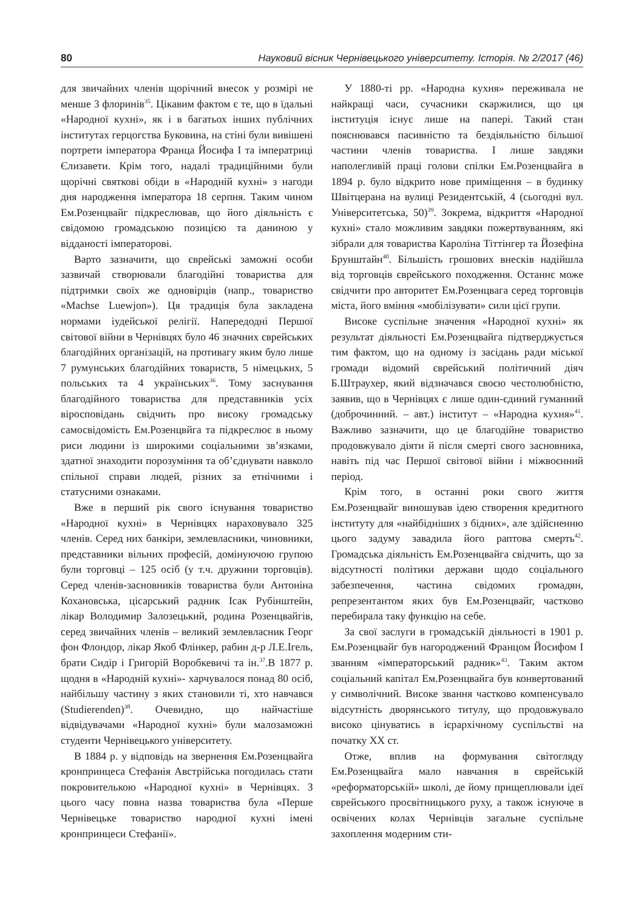80 Науковий вісник Чернівецького університету. Історія. № 2/2017 (46)
для звичайних членів щорічний внесок у розмірі не менше 3 флоринів<sup>35</sup>. Цікавим фактом є те, що в їдальні «Народної кухні», як і в багатьох інших публічних інститутах герцогства Буковина, на стіні були вивішені портрети імператора Франца Йосифа І та імператриці Єлизавети. Крім того, надалі традиційними були щорічні святкові обіди в «Народній кухні» з нагоди дня народження імператора 18 серпня. Таким чином Ем.Розенцвайг підкреслював, що його діяльність є свідомою громадською позицією та даниною у відданості імператорові.
Варто зазначити, що єврейські заможні особи зазвичай створювали благодійні товариства для підтримки своїх же одновірців (напр., товариство «Machse Luewjon»). Ця традиція була закладена нормами іудейської релігії. Напередодні Першої світової війни в Чернівцях було 46 значних єврейських благодійних організацій, на противагу яким було лише 7 румунських благодійних товариств, 5 німецьких, 5 польських та 4 українських<sup>36</sup>. Тому заснування благодійного товариства для представників усіх віросповідань свідчить про високу громадську самосвідомість Ем.Розенцвйга та підкреслює в ньому риси людини із широкими соціальними зв’язками, здатної знаходити порозуміння та об’єднувати навколо спільної справи людей, різних за етнічними і статусними ознаками.
Вже в перший рік свого існування товариство «Народної кухні» в Чернівцях нараховувало 325 членів. Серед них банкіри, землевласники, чиновники, представники вільних професій, домінуючою групою були торговці – 125 осіб (у т.ч. дружини торговців). Серед членів-засновників товариства були Антоніна Кохановська, цісарський радник Ісак Рубінштейн, лікар Володимир Залозецький, родина Розенцвайгів, серед звичайних членів – великий землевласник Георг фон Флондор, лікар Якоб Флінкер, рабин д-р Л.Е.Ігель, брати Сидір і Григорій Воробкевичі та ін.<sup>37</sup>.В 1877 р. щодня в «Народній кухні»- харчувалося понад 80 осіб, найбільшу частину з яких становили ті, хто навчався (Studierenden)<sup>38</sup>. Очевидно, що найчастіше відвідувачами «Народної кухні» були малозаможні студенти Чернівецького університету.
В 1884 р. у відповідь на звернення Ем.Розенцвайга кронпринцеса Стефанія Австрійська погодилась стати покровителькою «Народної кухні» в Чернівцях. З цього часу повна назва товариства була «Перше Чернівецьке товариство народної кухні імені кронпринцеси Стефанії».
У 1880-ті рр. «Народна кухня» переживала не найкращі часи, сучасники скаржилися, що ця інституція існує лише на папері. Такий стан пояснювався пасивністю та бездіяльністю більшої частини членів товариства. І лише завдяки наполегливій праці голови спілки Ем.Розенцвайга в 1894 р. було відкрито нове приміщення – в будинку Швітцерана на вулиці Резидентській, 4 (сьогодні вул. Університетська, 50)<sup>39</sup>. Зокрема, відкриття «Народної кухні» стало можливим завдяки пожертвуванням, які зібрали для товариства Кароліна Тіттінгер та Йозефіна Брунштайн<sup>40</sup>. Більшість грошових внесків надійшла від торговців єврейського походження. Останнє може свідчити про авторитет Ем.Розенцвага серед торговців міста, його вміння «мобілізувати» сили цієї групи.
Високе суспільне значення «Народної кухні» як результат діяльності Ем.Розенцвайга підтверджується тим фактом, що на одному із засідань ради міської громади відомий єврейський політичний діяч Б.Штраухер, який відзначався своєю честолюбністю, заявив, що в Чернівцях є лише один-єдиний гуманний (доброчинний. – авт.) інститут – «Народна кухня»<sup>41</sup>. Важливо зазначити, що це благодійне товариство продовжувало діяти й після смерті свого засновника, навіть під час Першої світової війни і міжвоєнний період.
Крім того, в останні роки свого життя Ем.Розенцвайг виношував ідею створення кредитного інституту для «найбідніших з бідних», але здійсненню цього задуму завадила його раптова смерть<sup>42</sup>. Громадська діяльність Ем.Розенцвайга свідчить, що за відсутності політики держави щодо соціального забезпечення, частина свідомих громадян, репрезентантом яких був Ем.Розенцвайг, частково перебирала таку функцію на себе.
За свої заслуги в громадській діяльності в 1901 р. Ем.Розенцвайг був нагороджений Францом Йосифом І званням «імператорський радник»<sup>43</sup>. Таким актом соціальний капітал Ем.Розенцвайга був конвертований у символічний. Високе звання частково компенсувало відсутність дворянського титулу, що продовжувало високо цінуватись в ієрархічному суспільстві на початку ХХ ст.
Отже, вплив на формування світогляду Ем.Розенцвайга мало навчання в єврейській «реформаторській» школі, де йому прищеплювали ідеї єврейського просвітницького руху, а також існуюче в освічених колах Чернівців загальне суспільне захоплення модерним сти-